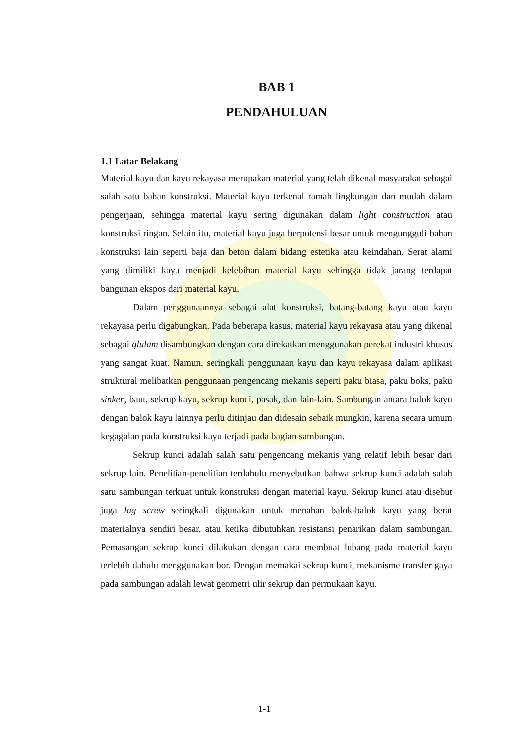BAB 1
PENDAHULUAN
1.1 Latar Belakang
Material kayu dan kayu rekayasa merupakan material yang telah dikenal masyarakat sebagai salah satu bahan konstruksi. Material kayu terkenal ramah lingkungan dan mudah dalam pengerjaan, sehingga material kayu sering digunakan dalam light construction atau konstruksi ringan. Selain itu, material kayu juga berpotensi besar untuk mengungguli bahan konstruksi lain seperti baja dan beton dalam bidang estetika atau keindahan. Serat alami yang dimiliki kayu menjadi kelebihan material kayu sehingga tidak jarang terdapat bangunan ekspos dari material kayu.
Dalam penggunaannya sebagai alat konstruksi, batang-batang kayu atau kayu rekayasa perlu digabungkan. Pada beberapa kasus, material kayu rekayasa atau yang dikenal sebagai glulam disambungkan dengan cara direkatkan menggunakan perekat industri khusus yang sangat kuat. Namun, seringkali penggunaan kayu dan kayu rekayasa dalam aplikasi struktural melibatkan penggunaan pengencang mekanis seperti paku biasa, paku boks, paku sinker, baut, sekrup kayu, sekrup kunci, pasak, dan lain-lain. Sambungan antara balok kayu dengan balok kayu lainnya perlu ditinjau dan didesain sebaik mungkin, karena secara umum kegagalan pada konstruksi kayu terjadi pada bagian sambungan.
Sekrup kunci adalah salah satu pengencang mekanis yang relatif lebih besar dari sekrup lain. Penelitian-penelitian terdahulu menyebutkan bahwa sekrup kunci adalah salah satu sambungan terkuat untuk konstruksi dengan material kayu. Sekrup kunci atau disebut juga lag screw seringkali digunakan untuk menahan balok-balok kayu yang berat materialnya sendiri besar, atau ketika dibutuhkan resistansi penarikan dalam sambungan. Pemasangan sekrup kunci dilakukan dengan cara membuat lubang pada material kayu terlebih dahulu menggunakan bor. Dengan memakai sekrup kunci, mekanisme transfer gaya pada sambungan adalah lewat geometri ulir sekrup dan permukaan kayu.
1-1